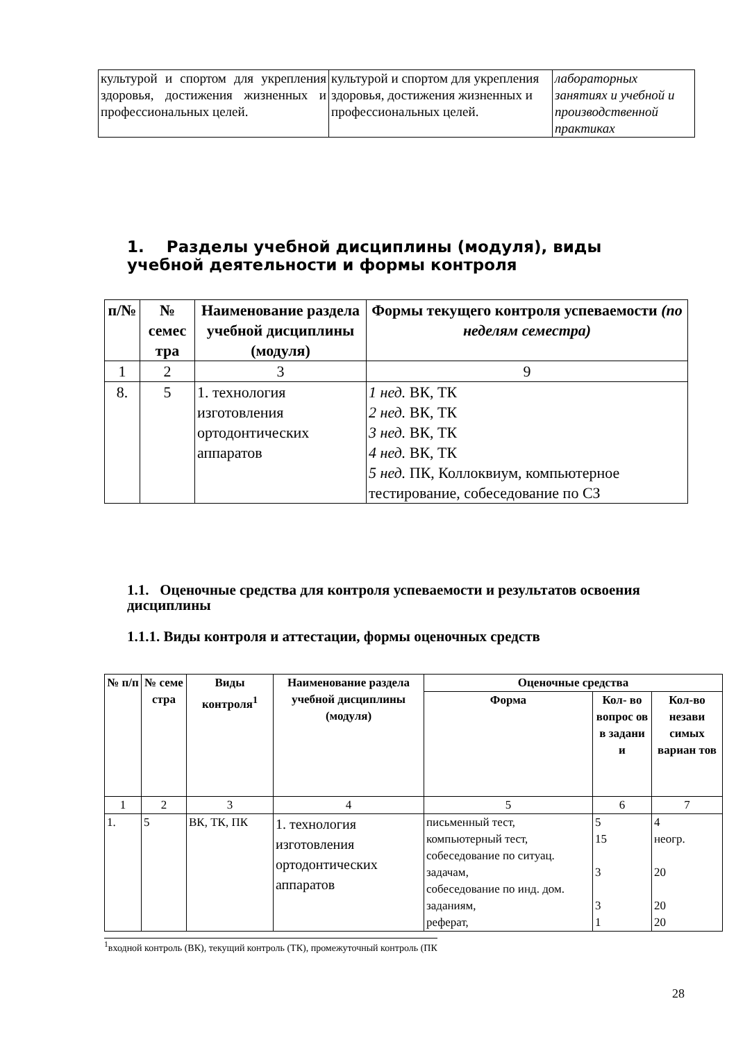| культурой и спортом для укрепления здоровья, достижения жизненных и профессиональных целей. | культурой и спортом для укрепления здоровья, достижения жизненных и профессиональных целей. | лабораторных занятиях и учебной и производственной практиках |
1. Разделы учебной дисциплины (модуля), виды учебной деятельности и формы контроля
| п/№ | № семес тра | Наименование раздела учебной дисциплины (модуля) | Формы текущего контроля успеваемости (по неделям семестра) |
| --- | --- | --- | --- |
| 1 | 2 | 3 | 9 |
| 8. | 5 | 1. технология изготовления ортодонтических аппаратов | 1 нед. ВК, ТК 2 нед. ВК, ТК 3 нед. ВК, ТК 4 нед. ВК, ТК 5 нед. ПК, Коллоквиум, компьютерное тестирование, собеседование по СЗ |
1.1. Оценочные средства для контроля успеваемости и результатов освоения дисциплины
1.1.1. Виды контроля и аттестации, формы оценочных средств
| № п/п | № семе стра | Виды контроля<sup>1</sup> | Наименование раздела учебной дисциплины (модуля) | Оценочные средства | | |
| --- | --- | --- | --- | --- | --- | --- |
| | | | | Форма | Кол- во вопрос ов в задани и | Кол-во незави симых вариан тов |
| 1 | 2 | 3 | 4 | 5 | 6 | 7 |
| 1. | 5 | ВК, ТК, ПК | 1. технология изготовления ортодонтических аппаратов | письменный тест, компьютерный тест, собеседование по ситуац. задачам, собеседование по инд. дом. заданиям, реферат, | 5 15 3 3 1 | 4 неогр. 20 20 20 |
<sup>1</sup> входной контроль (ВК), текущий контроль (ТК), промежуточный контроль (ПК
28